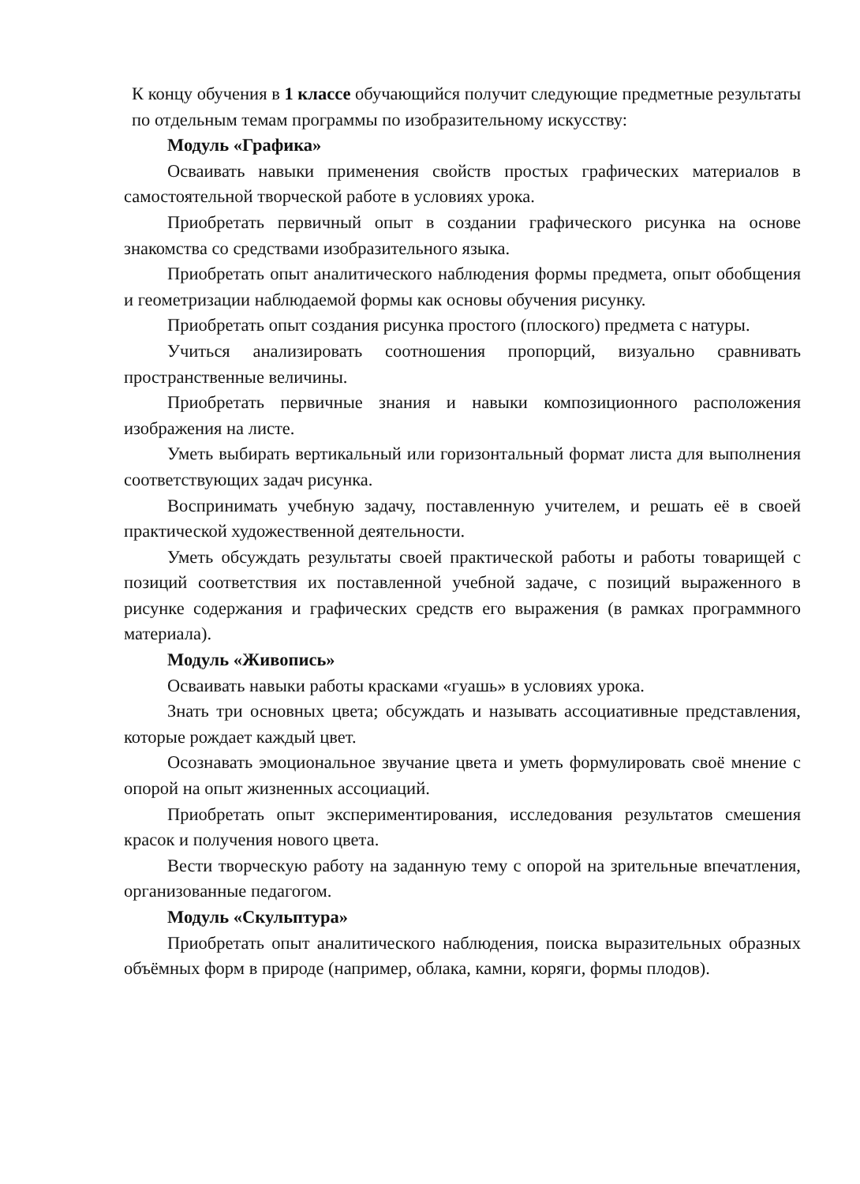К концу обучения в 1 классе обучающийся получит следующие предметные результаты по отдельным темам программы по изобразительному искусству:
Модуль «Графика»
Осваивать навыки применения свойств простых графических материалов в самостоятельной творческой работе в условиях урока.
Приобретать первичный опыт в создании графического рисунка на основе знакомства со средствами изобразительного языка.
Приобретать опыт аналитического наблюдения формы предмета, опыт обобщения и геометризации наблюдаемой формы как основы обучения рисунку.
Приобретать опыт создания рисунка простого (плоского) предмета с натуры.
Учиться анализировать соотношения пропорций, визуально сравнивать пространственные величины.
Приобретать первичные знания и навыки композиционного расположения изображения на листе.
Уметь выбирать вертикальный или горизонтальный формат листа для выполнения соответствующих задач рисунка.
Воспринимать учебную задачу, поставленную учителем, и решать её в своей практической художественной деятельности.
Уметь обсуждать результаты своей практической работы и работы товарищей с позиций соответствия их поставленной учебной задаче, с позиций выраженного в рисунке содержания и графических средств его выражения (в рамках программного материала).
Модуль «Живопись»
Осваивать навыки работы красками «гуашь» в условиях урока.
Знать три основных цвета; обсуждать и называть ассоциативные представления, которые рождает каждый цвет.
Осознавать эмоциональное звучание цвета и уметь формулировать своё мнение с опорой на опыт жизненных ассоциаций.
Приобретать опыт экспериментирования, исследования результатов смешения красок и получения нового цвета.
Вести творческую работу на заданную тему с опорой на зрительные впечатления, организованные педагогом.
Модуль «Скульптура»
Приобретать опыт аналитического наблюдения, поиска выразительных образных объёмных форм в природе (например, облака, камни, коряги, формы плодов).